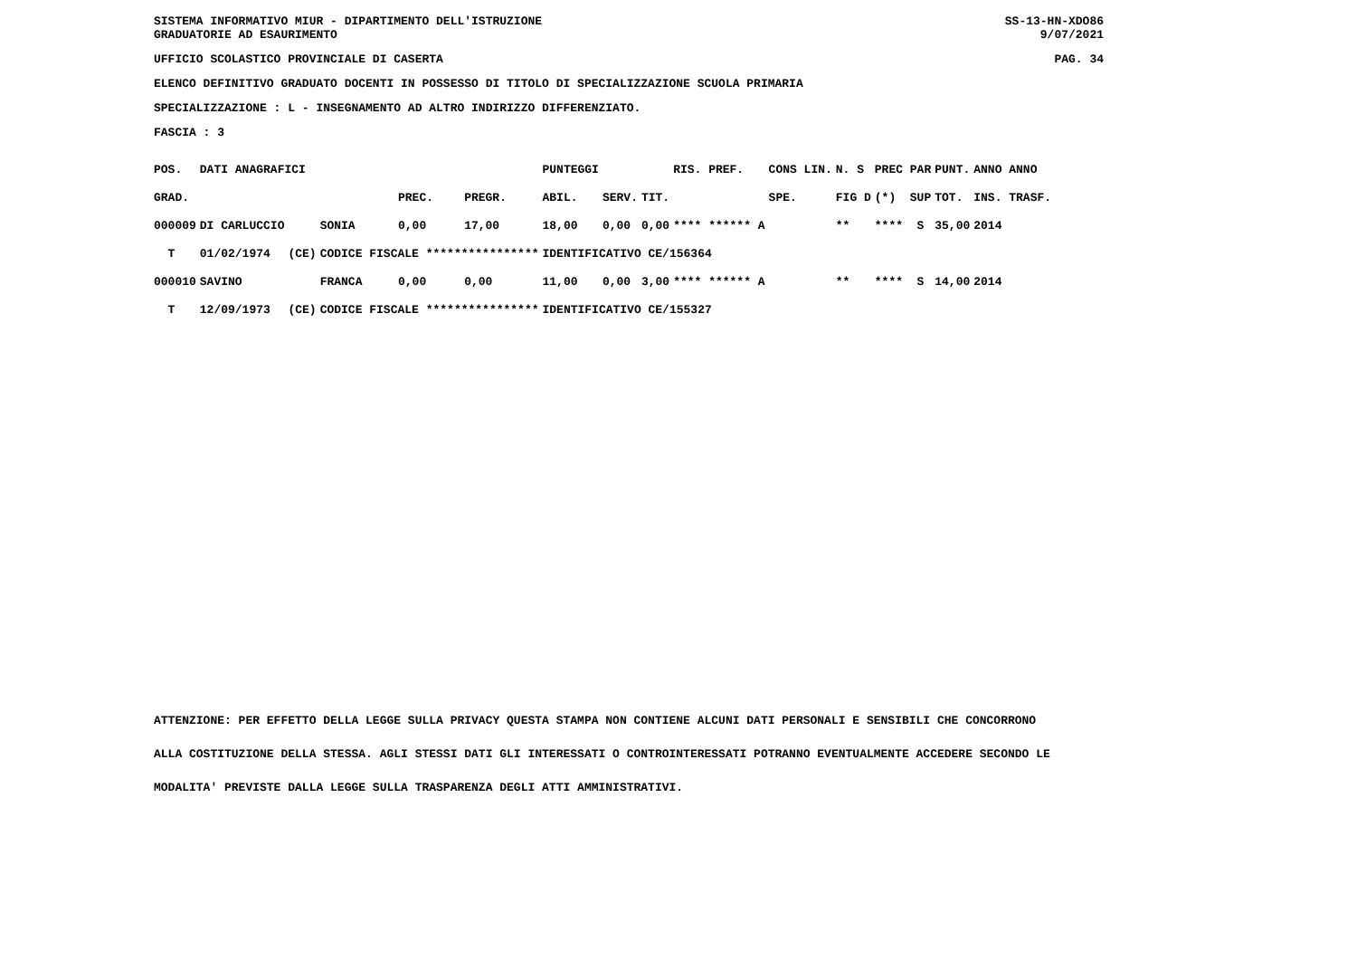SISTEMA INFORMATIVO MIUR - DIPARTIMENTO DELL'ISTRUZIONE
GRADUATORIE AD ESAURIMENTO SS-13-HN-XDO86
9/07/2021
UFFICIO SCOLASTICO PROVINCIALE DI CASERTA PAG. 34
ELENCO DEFINITIVO GRADUATO DOCENTI IN POSSESSO DI TITOLO DI SPECIALIZZAZIONE SCUOLA PRIMARIA
SPECIALIZZAZIONE : L - INSEGNAMENTO AD ALTRO INDIRIZZO DIFFERENZIATO.
FASCIA : 3
| POS. | DATI ANAGRAFICI | | | | | PUNTEGGI | | | RIS. PREF. | CONS LIN. | N. S | PREC PAR | PUNT. | ANNO ANNO |
| --- | --- | --- | --- | --- | --- | --- | --- | --- | --- | --- | --- | --- | --- | --- |
| GRAD. | | | | PREC. | PREGR. | ABIL. | SERV. | TIT. | | SPE. | FIG D | (*) SUP | TOT. | INS. TRASF. |
| 000009 | DI CARLUCCIO | | SONIA | 0,00 | 17,00 | 18,00 | 0,00 | 0,00 | **** ****** A | | ** | **** S | 35,00 | 2014 |
| T | 01/02/1974 | (CE) | CODICE FISCALE **************** | | | IDENTIFICATIVO CE/156364 | | | | | | | | |
| 000010 | SAVINO | | FRANCA | 0,00 | 0,00 | 11,00 | 0,00 | 3,00 | **** ****** A | | ** | **** S | 14,00 | 2014 |
| T | 12/09/1973 | (CE) | CODICE FISCALE **************** | | | IDENTIFICATIVO CE/155327 | | | | | | | | |
ATTENZIONE: PER EFFETTO DELLA LEGGE SULLA PRIVACY QUESTA STAMPA NON CONTIENE ALCUNI DATI PERSONALI E SENSIBILI CHE CONCORRONO
ALLA COSTITUZIONE DELLA STESSA. AGLI STESSI DATI GLI INTERESSATI O CONTROINTERESSATI POTRANNO EVENTUALMENTE ACCEDERE SECONDO LE
MODALITA' PREVISTE DALLA LEGGE SULLA TRASPARENZA DEGLI ATTI AMMINISTRATIVI.